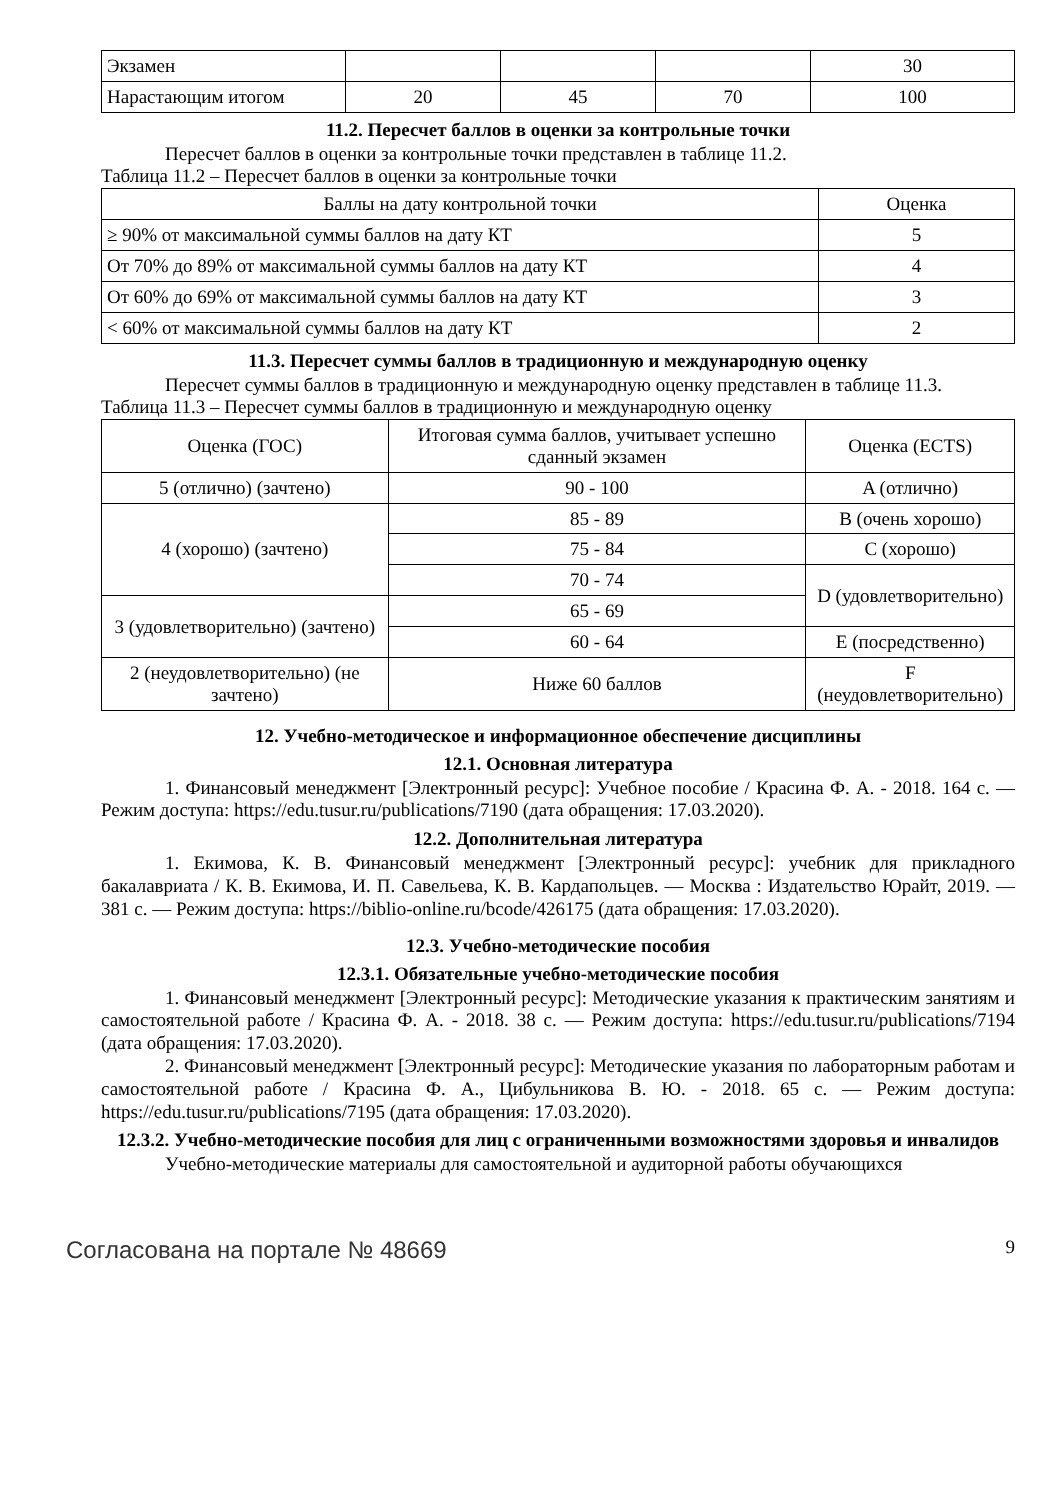| Экзамен | | | | 30 |
| Нарастающим итогом | 20 | 45 | 70 | 100 |
11.2. Пересчет баллов в оценки за контрольные точки
Пересчет баллов в оценки за контрольные точки представлен в таблице 11.2.
Таблица 11.2 – Пересчет баллов в оценки за контрольные точки
| Баллы на дату контрольной точки | Оценка |
| --- | --- |
| ≥ 90% от максимальной суммы баллов на дату КТ | 5 |
| От 70% до 89% от максимальной суммы баллов на дату КТ | 4 |
| От 60% до 69% от максимальной суммы баллов на дату КТ | 3 |
| < 60% от максимальной суммы баллов на дату КТ | 2 |
11.3. Пересчет суммы баллов в традиционную и международную оценку
Пересчет суммы баллов в традиционную и международную оценку представлен в таблице 11.3.
Таблица 11.3 – Пересчет суммы баллов в традиционную и международную оценку
| Оценка (ГОС) | Итоговая сумма баллов, учитывает успешно сданный экзамен | Оценка (ECTS) |
| --- | --- | --- |
| 5 (отлично) (зачтено) | 90 - 100 | A (отлично) |
| 4 (хорошо) (зачтено) | 85 - 89 | B (очень хорошо) |
| | 75 - 84 | C (хорошо) |
| | 70 - 74 | D (удовлетворительно) |
| 3 (удовлетворительно) (зачтено) | 65 - 69 | |
| | 60 - 64 | E (посредственно) |
| 2 (неудовлетворительно) (не зачтено) | Ниже 60 баллов | F (неудовлетворительно) |
12. Учебно-методическое и информационное обеспечение дисциплины
12.1. Основная литература
1. Финансовый менеджмент [Электронный ресурс]: Учебное пособие / Красина Ф. А. - 2018. 164 с. — Режим доступа: https://edu.tusur.ru/publications/7190 (дата обращения: 17.03.2020).
12.2. Дополнительная литература
1. Екимова, К. В. Финансовый менеджмент [Электронный ресурс]: учебник для прикладного бакалавриата / К. В. Екимова, И. П. Савельева, К. В. Кардапольцев. — Москва : Издательство Юрайт, 2019. — 381 с. — Режим доступа: https://biblio-online.ru/bcode/426175 (дата обращения: 17.03.2020).
12.3. Учебно-методические пособия
12.3.1. Обязательные учебно-методические пособия
1. Финансовый менеджмент [Электронный ресурс]: Методические указания к практическим занятиям и самостоятельной работе / Красина Ф. А. - 2018. 38 с. — Режим доступа: https://edu.tusur.ru/publications/7194 (дата обращения: 17.03.2020).
2. Финансовый менеджмент [Электронный ресурс]: Методические указания по лабораторным работам и самостоятельной работе / Красина Ф. А., Цибульникова В. Ю. - 2018. 65 с. — Режим доступа: https://edu.tusur.ru/publications/7195 (дата обращения: 17.03.2020).
12.3.2. Учебно-методические пособия для лиц с ограниченными возможностями здоровья и инвалидов
Учебно-методические материалы для самостоятельной и аудиторной работы обучающихся
Согласована на портале № 48669 9